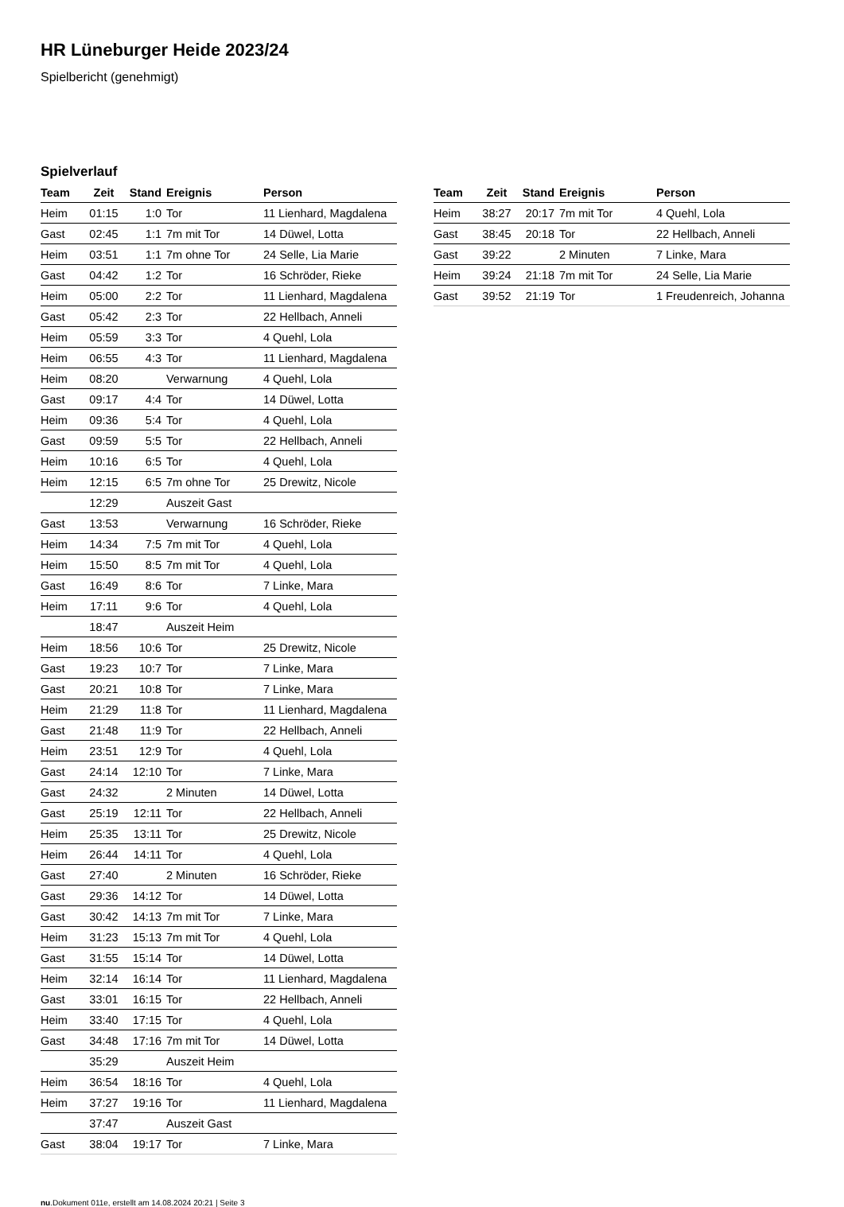HR Lüneburger Heide 2023/24
Spielbericht (genehmigt)
Spielverlauf
| Team | Zeit | Stand | Ereignis | Person |
| --- | --- | --- | --- | --- |
| Heim | 01:15 | 1:0 | Tor | 11 Lienhard, Magdalena |
| Gast | 02:45 | 1:1 | 7m mit Tor | 14 Düwel, Lotta |
| Heim | 03:51 | 1:1 | 7m ohne Tor | 24 Selle, Lia Marie |
| Gast | 04:42 | 1:2 | Tor | 16 Schröder, Rieke |
| Heim | 05:00 | 2:2 | Tor | 11 Lienhard, Magdalena |
| Gast | 05:42 | 2:3 | Tor | 22 Hellbach, Anneli |
| Heim | 05:59 | 3:3 | Tor | 4 Quehl, Lola |
| Heim | 06:55 | 4:3 | Tor | 11 Lienhard, Magdalena |
| Heim | 08:20 | | Verwarnung | 4 Quehl, Lola |
| Gast | 09:17 | 4:4 | Tor | 14 Düwel, Lotta |
| Heim | 09:36 | 5:4 | Tor | 4 Quehl, Lola |
| Gast | 09:59 | 5:5 | Tor | 22 Hellbach, Anneli |
| Heim | 10:16 | 6:5 | Tor | 4 Quehl, Lola |
| Heim | 12:15 | 6:5 | 7m ohne Tor | 25 Drewitz, Nicole |
| | 12:29 | | Auszeit Gast | |
| Gast | 13:53 | | Verwarnung | 16 Schröder, Rieke |
| Heim | 14:34 | 7:5 | 7m mit Tor | 4 Quehl, Lola |
| Heim | 15:50 | 8:5 | 7m mit Tor | 4 Quehl, Lola |
| Gast | 16:49 | 8:6 | Tor | 7 Linke, Mara |
| Heim | 17:11 | 9:6 | Tor | 4 Quehl, Lola |
| | 18:47 | | Auszeit Heim | |
| Heim | 18:56 | 10:6 | Tor | 25 Drewitz, Nicole |
| Gast | 19:23 | 10:7 | Tor | 7 Linke, Mara |
| Gast | 20:21 | 10:8 | Tor | 7 Linke, Mara |
| Heim | 21:29 | 11:8 | Tor | 11 Lienhard, Magdalena |
| Gast | 21:48 | 11:9 | Tor | 22 Hellbach, Anneli |
| Heim | 23:51 | 12:9 | Tor | 4 Quehl, Lola |
| Gast | 24:14 | 12:10 | Tor | 7 Linke, Mara |
| Gast | 24:32 | | 2 Minuten | 14 Düwel, Lotta |
| Gast | 25:19 | 12:11 | Tor | 22 Hellbach, Anneli |
| Heim | 25:35 | 13:11 | Tor | 25 Drewitz, Nicole |
| Heim | 26:44 | 14:11 | Tor | 4 Quehl, Lola |
| Gast | 27:40 | | 2 Minuten | 16 Schröder, Rieke |
| Gast | 29:36 | 14:12 | Tor | 14 Düwel, Lotta |
| Gast | 30:42 | 14:13 | 7m mit Tor | 7 Linke, Mara |
| Heim | 31:23 | 15:13 | 7m mit Tor | 4 Quehl, Lola |
| Gast | 31:55 | 15:14 | Tor | 14 Düwel, Lotta |
| Heim | 32:14 | 16:14 | Tor | 11 Lienhard, Magdalena |
| Gast | 33:01 | 16:15 | Tor | 22 Hellbach, Anneli |
| Heim | 33:40 | 17:15 | Tor | 4 Quehl, Lola |
| Gast | 34:48 | 17:16 | 7m mit Tor | 14 Düwel, Lotta |
| | 35:29 | | Auszeit Heim | |
| Heim | 36:54 | 18:16 | Tor | 4 Quehl, Lola |
| Heim | 37:27 | 19:16 | Tor | 11 Lienhard, Magdalena |
| | 37:47 | | Auszeit Gast | |
| Gast | 38:04 | 19:17 | Tor | 7 Linke, Mara |
| Team | Zeit | Stand | Ereignis | Person |
| --- | --- | --- | --- | --- |
| Heim | 38:27 | 20:17 | 7m mit Tor | 4 Quehl, Lola |
| Gast | 38:45 | 20:18 | Tor | 22 Hellbach, Anneli |
| Gast | 39:22 | | 2 Minuten | 7 Linke, Mara |
| Heim | 39:24 | 21:18 | 7m mit Tor | 24 Selle, Lia Marie |
| Gast | 39:52 | 21:19 | Tor | 1 Freudenreich, Johanna |
nu.Dokument 011e, erstellt am 14.08.2024 20:21 | Seite 3